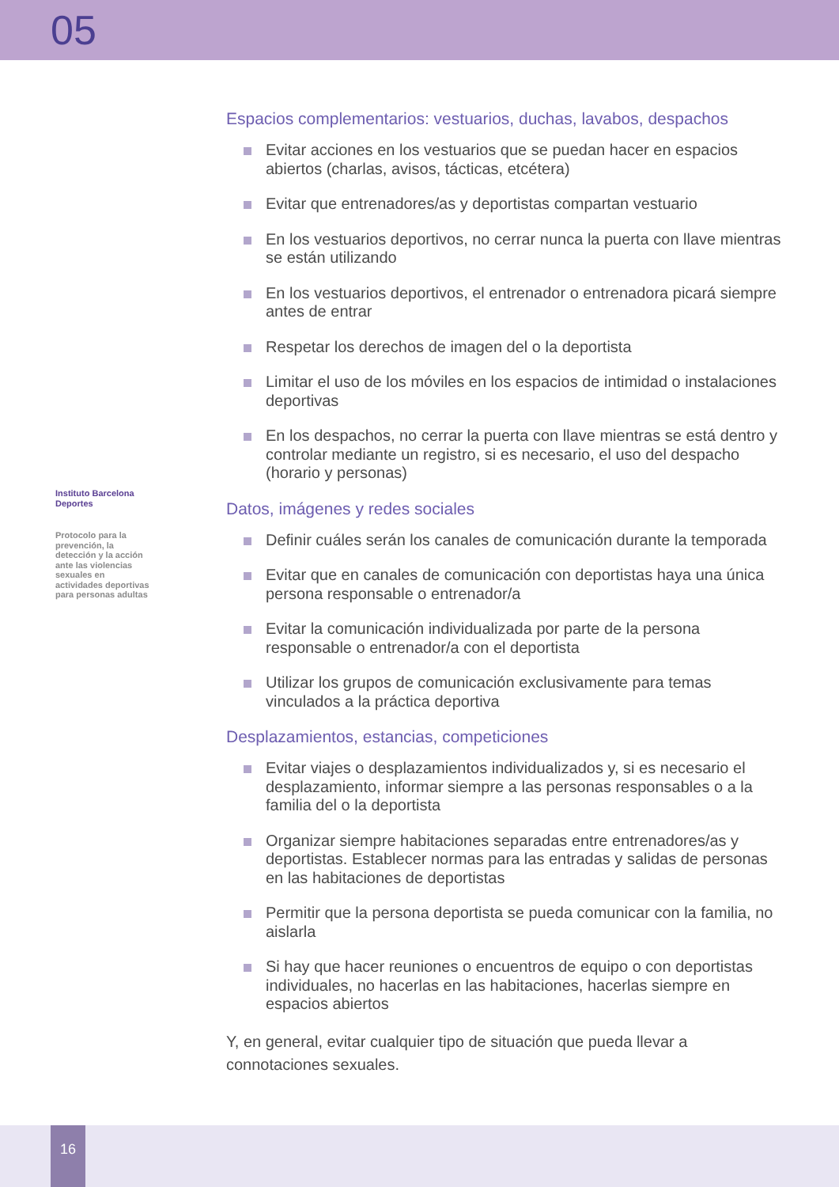05
Instituto Barcelona Deportes
Protocolo para la prevención, la detección y la acción ante las violencias sexuales en actividades deportivas para personas adultas
Espacios complementarios: vestuarios, duchas, lavabos, despachos
Evitar acciones en los vestuarios que se puedan hacer en espacios abiertos (charlas, avisos, tácticas, etcétera)
Evitar que entrenadores/as y deportistas compartan vestuario
En los vestuarios deportivos, no cerrar nunca la puerta con llave mientras se están utilizando
En los vestuarios deportivos, el entrenador o entrenadora picará siempre antes de entrar
Respetar los derechos de imagen del o la deportista
Limitar el uso de los móviles en los espacios de intimidad o instalaciones deportivas
En los despachos, no cerrar la puerta con llave mientras se está dentro y controlar mediante un registro, si es necesario, el uso del despacho (horario y personas)
Datos, imágenes y redes sociales
Definir cuáles serán los canales de comunicación durante la temporada
Evitar que en canales de comunicación con deportistas haya una única persona responsable o entrenador/a
Evitar la comunicación individualizada por parte de la persona responsable o entrenador/a con el deportista
Utilizar los grupos de comunicación exclusivamente para temas vinculados a la práctica deportiva
Desplazamientos, estancias, competiciones
Evitar viajes o desplazamientos individualizados y, si es necesario el desplazamiento, informar siempre a las personas responsables o a la familia del o la deportista
Organizar siempre habitaciones separadas entre entrenadores/as y deportistas. Establecer normas para las entradas y salidas de personas en las habitaciones de deportistas
Permitir que la persona deportista se pueda comunicar con la familia, no aislarla
Si hay que hacer reuniones o encuentros de equipo o con deportistas individuales, no hacerlas en las habitaciones, hacerlas siempre en espacios abiertos
Y, en general, evitar cualquier tipo de situación que pueda llevar a connotaciones sexuales.
16